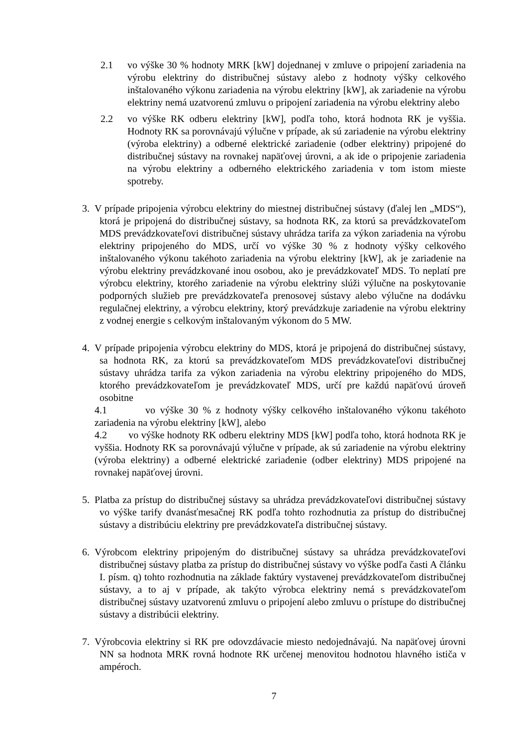2.1 vo výške 30 % hodnoty MRK [kW] dojednanej v zmluve o pripojení zariadenia na výrobu elektriny do distribučnej sústavy alebo z hodnoty výšky celkového inštalovaného výkonu zariadenia na výrobu elektriny [kW], ak zariadenie na výrobu elektriny nemá uzatvorenú zmluvu o pripojení zariadenia na výrobu elektriny alebo
2.2 vo výške RK odberu elektriny [kW], podľa toho, ktorá hodnota RK je vyššia. Hodnoty RK sa porovnávajú výlučne v prípade, ak sú zariadenie na výrobu elektriny (výroba elektriny) a odberné elektrické zariadenie (odber elektriny) pripojené do distribučnej sústavy na rovnakej napäťovej úrovni, a ak ide o pripojenie zariadenia na výrobu elektriny a odberného elektrického zariadenia v tom istom mieste spotreby.
3. V prípade pripojenia výrobcu elektriny do miestnej distribučnej sústavy (ďalej len „MDS“), ktorá je pripojená do distribučnej sústavy, sa hodnota RK, za ktorú sa prevádzkovateľom MDS prevádzkovateľovi distribučnej sústavy uhrádza tarifa za výkon zariadenia na výrobu elektriny pripojeného do MDS, určí vo výške 30 % z hodnoty výšky celkového inštalovaného výkonu takéhoto zariadenia na výrobu elektriny [kW], ak je zariadenie na výrobu elektriny prevádzkované inou osobou, ako je prevádzkovateľ MDS. To neplatí pre výrobcu elektriny, ktorého zariadenie na výrobu elektriny slúži výlučne na poskytovanie podporných služieb pre prevádzkovateľa prenosovej sústavy alebo výlučne na dodávku regulačnej elektriny, a výrobcu elektriny, ktorý prevádzkuje zariadenie na výrobu elektriny z vodnej energie s celkovým inštalovaným výkonom do 5 MW.
4. V prípade pripojenia výrobcu elektriny do MDS, ktorá je pripojená do distribučnej sústavy, sa hodnota RK, za ktorú sa prevádzkovateľom MDS prevádzkovateľovi distribučnej sústavy uhrádza tarifa za výkon zariadenia na výrobu elektriny pripojeného do MDS, ktorého prevádzkovateľom je prevádzkovateľ MDS, určí pre každú napäťovú úroveň osobitne
4.1 vo výške 30 % z hodnoty výšky celkového inštalovaného výkonu takéhoto zariadenia na výrobu elektriny [kW], alebo
4.2 vo výške hodnoty RK odberu elektriny MDS [kW] podľa toho, ktorá hodnota RK je vyššia. Hodnoty RK sa porovnávajú výlučne v prípade, ak sú zariadenie na výrobu elektriny (výroba elektriny) a odberné elektrické zariadenie (odber elektriny) MDS pripojené na rovnakej napäťovej úrovni.
5. Platba za prístup do distribučnej sústavy sa uhrádza prevádzkovateľovi distribučnej sústavy vo výške tarify dvanásťmesačnej RK podľa tohto rozhodnutia za prístup do distribučnej sústavy a distribúciu elektriny pre prevádzkovateľa distribučnej sústavy.
6. Výrobcom elektriny pripojeným do distribučnej sústavy sa uhrádza prevádzkovateľovi distribučnej sústavy platba za prístup do distribučnej sústavy vo výške podľa časti A článku I. písm. q) tohto rozhodnutia na základe faktúry vystavenej prevádzkovateľom distribučnej sústavy, a to aj v prípade, ak takýto výrobca elektriny nemá s prevádzkovateľom distribučnej sústavy uzatvorenú zmluvu o pripojení alebo zmluvu o prístupe do distribučnej sústavy a distribúcii elektriny.
7. Výrobcovia elektriny si RK pre odovzdávacie miesto nedojednávajú. Na napäťovej úrovni NN sa hodnota MRK rovná hodnote RK určenej menovitou hodnotou hlavného ističa v ampéroch.
7